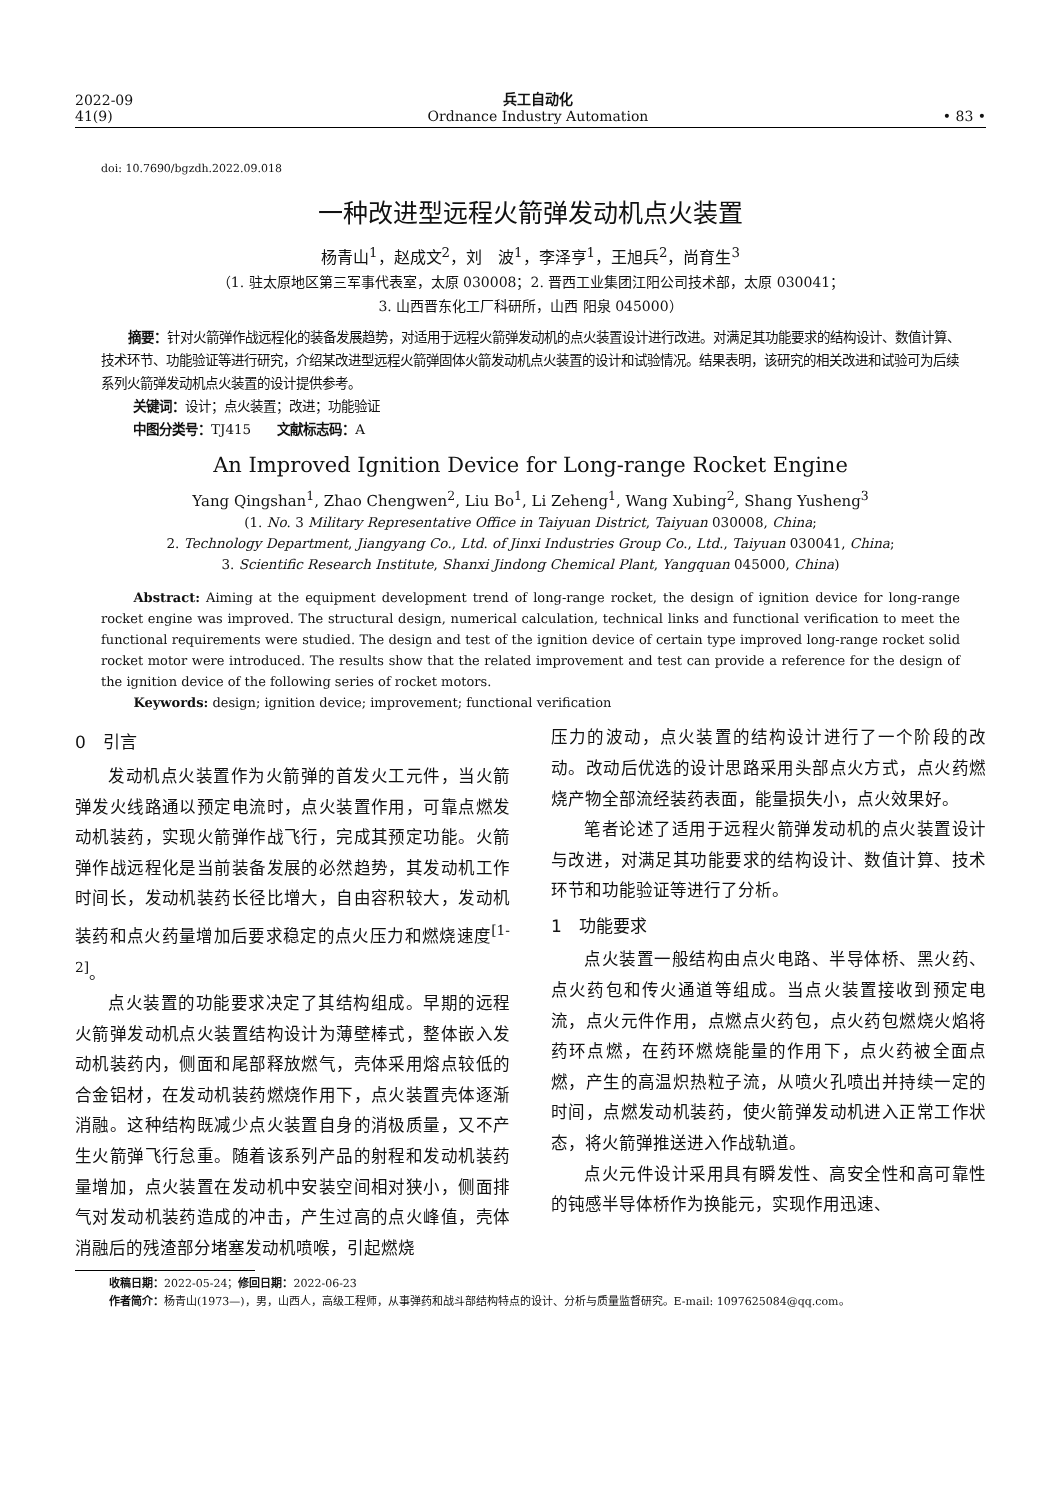2022-09
41(9)
兵工自动化
Ordnance Industry Automation
• 83 •
doi: 10.7690/bgzdh.2022.09.018
一种改进型远程火箭弹发动机点火装置
杨青山<sup>1</sup>，赵成文<sup>2</sup>，刘　波<sup>1</sup>，李泽亨<sup>1</sup>，王旭兵<sup>2</sup>，尚育生<sup>3</sup>
（1. 驻太原地区第三军事代表室，太原 030008；2. 晋西工业集团江阳公司技术部，太原 030041；
3. 山西晋东化工厂科研所，山西 阳泉 045000）
摘要：针对火箭弹作战远程化的装备发展趋势，对适用于远程火箭弹发动机的点火装置设计进行改进。对满足其功能要求的结构设计、数值计算、技术环节、功能验证等进行研究，介绍某改进型远程火箭弹固体火箭发动机点火装置的设计和试验情况。结果表明，该研究的相关改进和试验可为后续系列火箭弹发动机点火装置的设计提供参考。
关键词：设计；点火装置；改进；功能验证
中图分类号：TJ415　　文献标志码：A
An Improved Ignition Device for Long-range Rocket Engine
Yang Qingshan<sup>1</sup>, Zhao Chengwen<sup>2</sup>, Liu Bo<sup>1</sup>, Li Zeheng<sup>1</sup>, Wang Xubing<sup>2</sup>, Shang Yusheng<sup>3</sup>
(1. No. 3 Military Representative Office in Taiyuan District, Taiyuan 030008, China;
2. Technology Department, Jiangyang Co., Ltd. of Jinxi Industries Group Co., Ltd., Taiyuan 030041, China;
3. Scientific Research Institute, Shanxi Jindong Chemical Plant, Yangquan 045000, China)
Abstract: Aiming at the equipment development trend of long-range rocket, the design of ignition device for long-range rocket engine was improved. The structural design, numerical calculation, technical links and functional verification to meet the functional requirements were studied. The design and test of the ignition device of certain type improved long-range rocket solid rocket motor were introduced. The results show that the related improvement and test can provide a reference for the design of the ignition device of the following series of rocket motors.
Keywords: design; ignition device; improvement; functional verification
0　引言
发动机点火装置作为火箭弹的首发火工元件，当火箭弹发火线路通以预定电流时，点火装置作用，可靠点燃发动机装药，实现火箭弹作战飞行，完成其预定功能。火箭弹作战远程化是当前装备发展的必然趋势，其发动机工作时间长，发动机装药长径比增大，自由容积较大，发动机装药和点火药量增加后要求稳定的点火压力和燃烧速度<sup>[1-2]</sup>。
点火装置的功能要求决定了其结构组成。早期的远程火箭弹发动机点火装置结构设计为薄壁棒式，整体嵌入发动机装药内，侧面和尾部释放燃气，壳体采用熔点较低的合金铝材，在发动机装药燃烧作用下，点火装置壳体逐渐消融。这种结构既减少点火装置自身的消极质量，又不产生火箭弹飞行怠重。随着该系列产品的射程和发动机装药量增加，点火装置在发动机中安装空间相对狭小，侧面排气对发动机装药造成的冲击，产生过高的点火峰值，壳体消融后的残渣部分堵塞发动机喷喉，引起燃烧
压力的波动，点火装置的结构设计进行了一个阶段的改动。改动后优选的设计思路采用头部点火方式，点火药燃烧产物全部流经装药表面，能量损失小，点火效果好。
笔者论述了适用于远程火箭弹发动机的点火装置设计与改进，对满足其功能要求的结构设计、数值计算、技术环节和功能验证等进行了分析。
1　功能要求
点火装置一般结构由点火电路、半导体桥、黑火药、点火药包和传火通道等组成。当点火装置接收到预定电流，点火元件作用，点燃点火药包，点火药包燃烧火焰将药环点燃，在药环燃烧能量的作用下，点火药被全面点燃，产生的高温炽热粒子流，从喷火孔喷出并持续一定的时间，点燃发动机装药，使火箭弹发动机进入正常工作状态，将火箭弹推送进入作战轨道。
点火元件设计采用具有瞬发性、高安全性和高可靠性的钝感半导体桥作为换能元，实现作用迅速、
收稿日期：2022-05-24；修回日期：2022-06-23
作者简介：杨青山(1973—)，男，山西人，高级工程师，从事弹药和战斗部结构特点的设计、分析与质量监督研究。E-mail: 1097625084@qq.com。